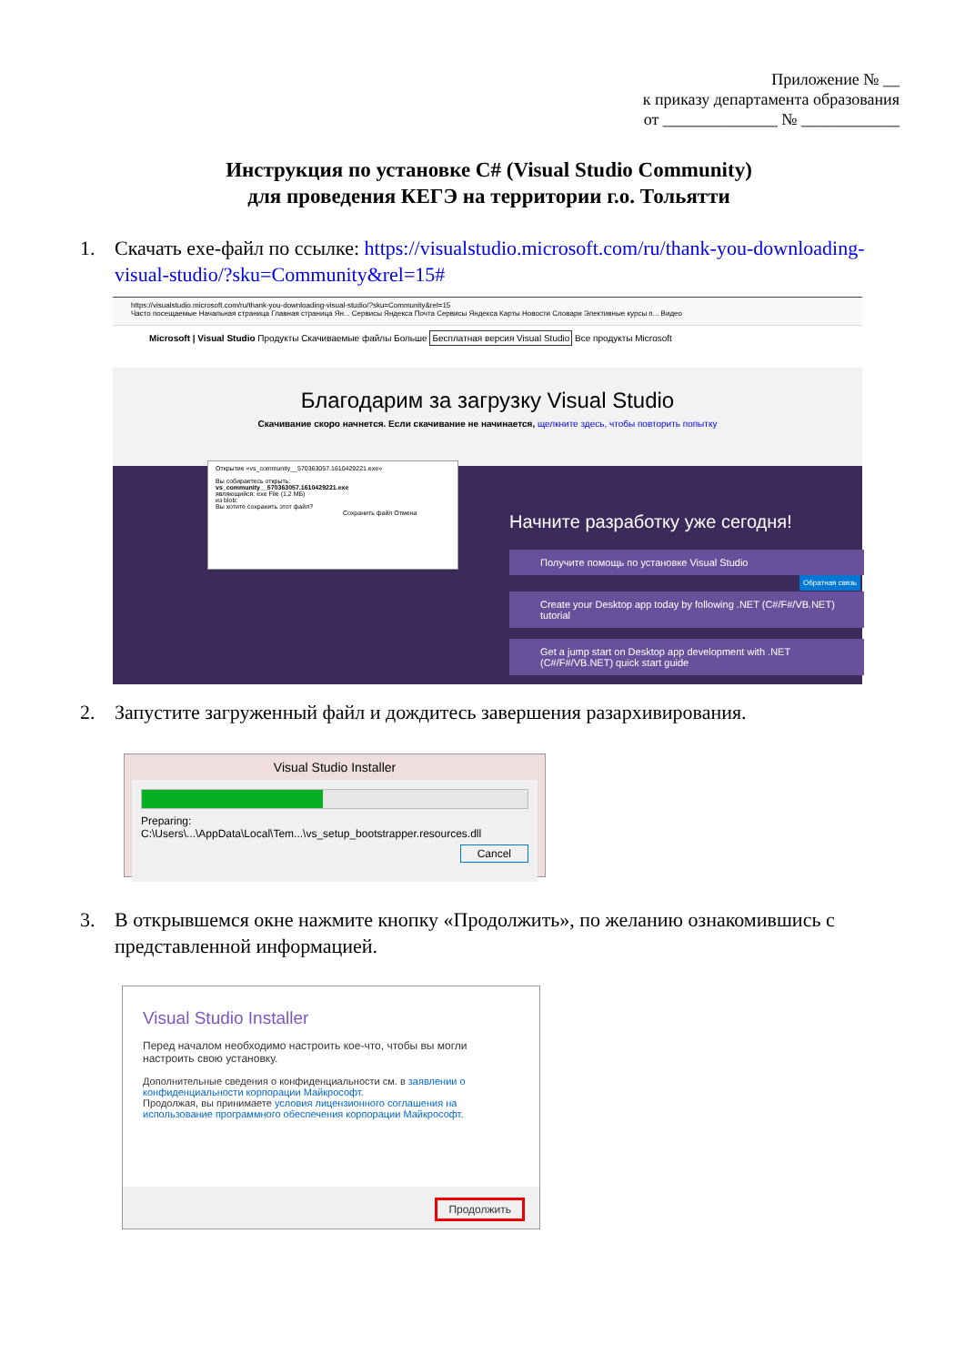Приложение № __
к приказу департамента образования
от ______________ № ____________
Инструкция по установке C# (Visual Studio Community)
для проведения КЕГЭ на территории г.о. Тольятти
1.
Скачать exe-файл по ссылке: https://visualstudio.microsoft.com/ru/thank-you-downloading-visual-studio/?sku=Community&rel=15#
https://visualstudio.microsoft.com/ru/thank-you-downloading-visual-studio/?sku=Community&rel=15
Часто посещаемые Начальная страница Главная страница Ян... Сервисы Яндекса Почта Сервисы Яндекса Карты Новости Словари Элективные курсы п... Видео
Microsoft | Visual Studio Продукты Скачиваемые файлы Больше Бесплатная версия Visual Studio Все продукты Microsoft
Благодарим за загрузку Visual Studio
Скачивание скоро начнется. Если скачивание не начинается, щелкните здесь, чтобы повторить попытку
Открытие «vs_community__570363057.1610429221.exe»
Вы собираетесь открыть:
vs_community__570363057.1610429221.exe
являющийся: exe File (1,2 МБ)
из blob:
Вы хотите сохранить этот файл?
Сохранить файл Отмена
Начните разработку уже сегодня!
Получите помощь по установке Visual Studio
Create your Desktop app today by following .NET (C#/F#/VB.NET) tutorial
Get a jump start on Desktop app development with .NET (C#/F#/VB.NET) quick start guide
Обратная связь
2.
Запустите загруженный файл и дождитесь завершения разархивирования.
Visual Studio Installer
Preparing: C:\Users\...\AppData\Local\Tem...\vs_setup_bootstrapper.resources.dll
Cancel
3.
В открывшемся окне нажмите кнопку «Продолжить», по желанию ознакомившись с представленной информацией.
Visual Studio Installer
Перед началом необходимо настроить кое-что, чтобы вы могли настроить свою установку.
Дополнительные сведения о конфиденциальности см. в заявлении о конфиденциальности корпорации Майкрософт.
Продолжая, вы принимаете условия лицензионного соглашения на использование программного обеспечения корпорации Майкрософт.
Продолжить